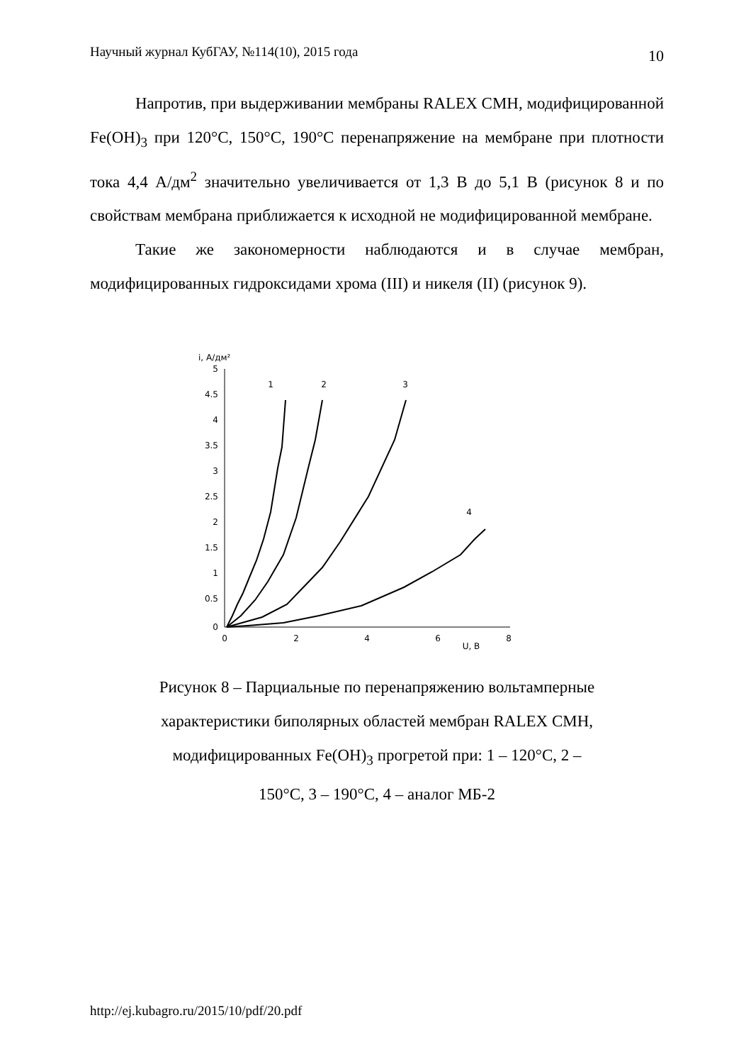Научный журнал КубГАУ, №114(10), 2015 года 10
Напротив, при выдерживании мембраны RALEX CMH, модифицированной Fe(OH)<sub>3</sub> при 120°С, 150°С, 190°С перенапряжение на мембране при плотности тока 4,4 А/дм<sup>2</sup> значительно увеличивается от 1,3 В до 5,1 В (рисунок 8 и по свойствам мембрана приближается к исходной не модифицированной мембране.
Такие же закономерности наблюдаются и в случае мембран, модифицированных гидроксидами хрома (III) и никеля (II) (рисунок 9).
i, А/дм²
5
4.5
4
3.5
3
2.5
2
1.5
1
0.5
0
0
2
4
6
8
U, B
1
2
3
4
Рисунок 8 – Парциальные по перенапряжению вольтамперные
характеристики биполярных областей мембран RALEX CMH,
модифицированных Fe(OH)<sub>3</sub> прогретой при: 1 – 120°С, 2 –
150°С, 3 – 190°С, 4 – аналог МБ-2
http://ej.kubagro.ru/2015/10/pdf/20.pdf